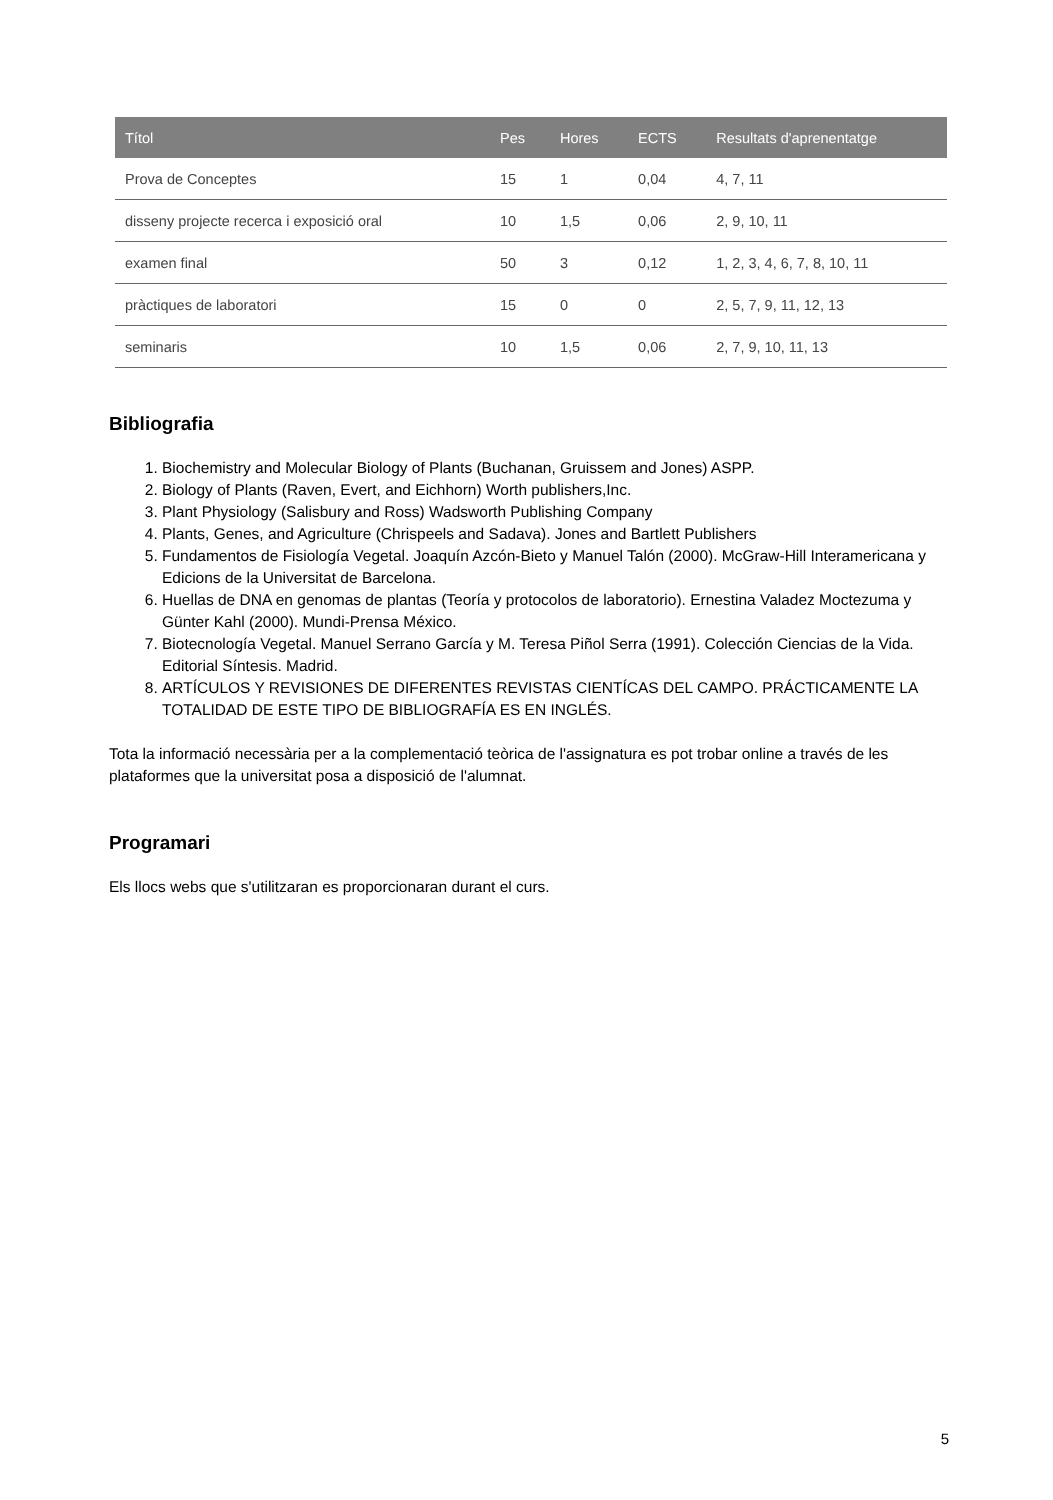| Títol | Pes | Hores | ECTS | Resultats d'aprenentatge |
| --- | --- | --- | --- | --- |
| Prova de Conceptes | 15 | 1 | 0,04 | 4, 7, 11 |
| disseny projecte recerca i exposició oral | 10 | 1,5 | 0,06 | 2, 9, 10, 11 |
| examen final | 50 | 3 | 0,12 | 1, 2, 3, 4, 6, 7, 8, 10, 11 |
| pràctiques de laboratori | 15 | 0 | 0 | 2, 5, 7, 9, 11, 12, 13 |
| seminaris | 10 | 1,5 | 0,06 | 2, 7, 9, 10, 11, 13 |
Bibliografia
1. Biochemistry and Molecular Biology of Plants (Buchanan, Gruissem and Jones) ASPP.
2. Biology of Plants (Raven, Evert, and Eichhorn) Worth publishers,Inc.
3. Plant Physiology (Salisbury and Ross) Wadsworth Publishing Company
4. Plants, Genes, and Agriculture (Chrispeels and Sadava). Jones and Bartlett Publishers
5. Fundamentos de Fisiología Vegetal. Joaquín Azcón-Bieto y Manuel Talón (2000). McGraw-Hill Interamericana y Edicions de la Universitat de Barcelona.
6. Huellas de DNA en genomas de plantas (Teoría y protocolos de laboratorio). Ernestina Valadez Moctezuma y Günter Kahl (2000). Mundi-Prensa México.
7. Biotecnología Vegetal. Manuel Serrano García y M. Teresa Piñol Serra (1991). Colección Ciencias de la Vida. Editorial Síntesis. Madrid.
8. ARTÍCULOS Y REVISIONES DE DIFERENTES REVISTAS CIENTÍCAS DEL CAMPO. PRÁCTICAMENTE LA TOTALIDAD DE ESTE TIPO DE BIBLIOGRAFÍA ES EN INGLÉS.
Tota la informació necessària per a la complementació teòrica de l'assignatura es pot trobar online a través de les plataformes que la universitat posa a disposició de l'alumnat.
Programari
Els llocs webs que s'utilitzaran es proporcionaran durant el curs.
5